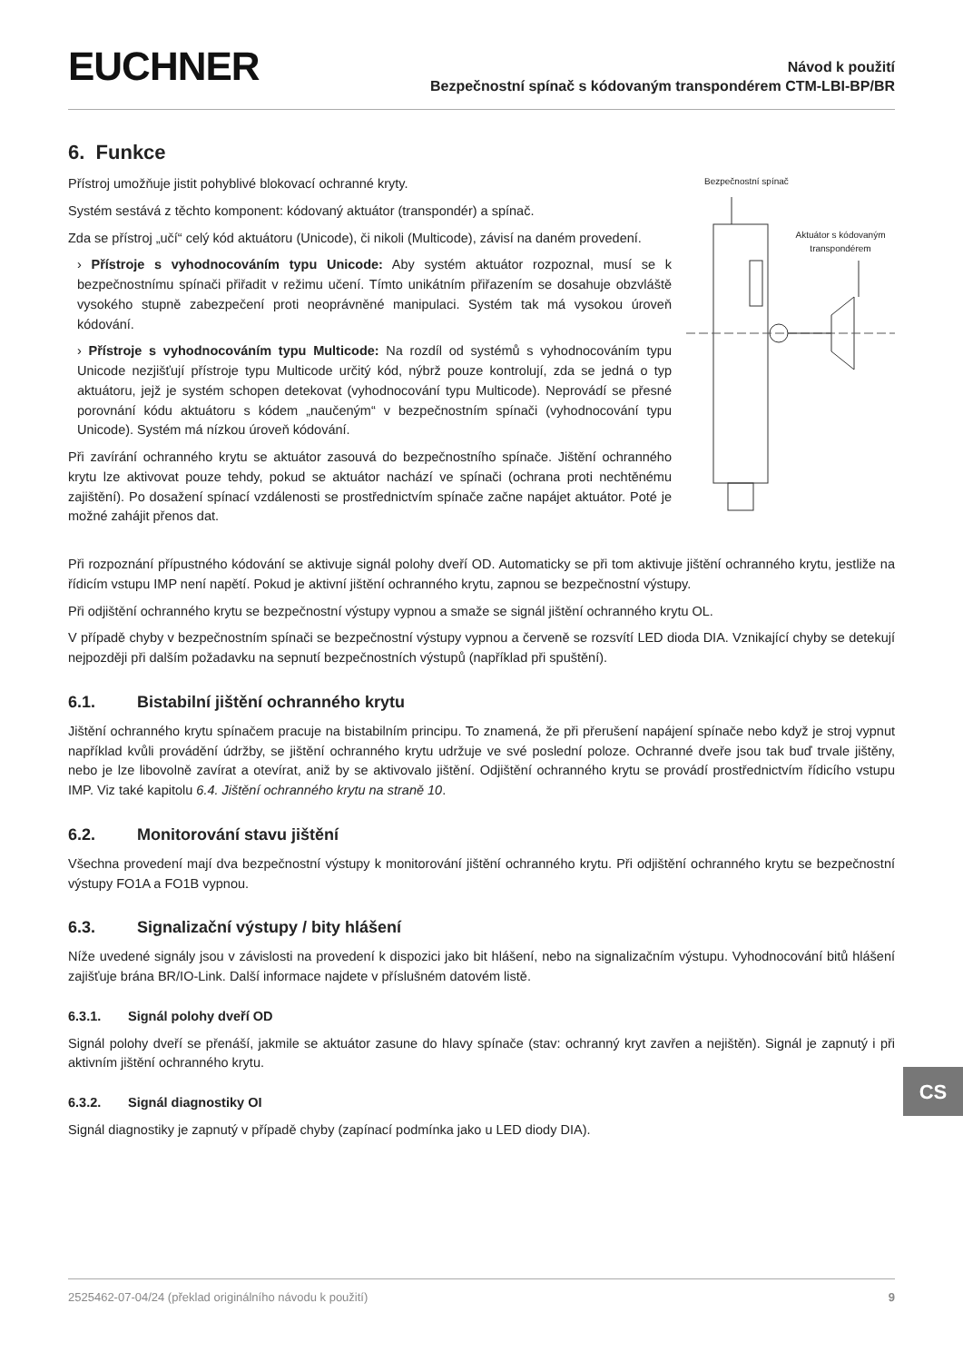EUCHNER
Návod k použití
Bezpečnostní spínač s kódovaným transpondérem CTM-LBI-BP/BR
6. Funkce
Přístroj umožňuje jistit pohyblivé blokovací ochranné kryty.
Systém sestává z těchto komponent: kódovaný aktuátor (transpondér) a spínač.
Zda se přístroj „učí“ celý kód aktuátoru (Unicode), či nikoli (Multicode), závisí na daném provedení.
› Přístroje s vyhodnocováním typu Unicode: Aby systém aktuátor rozpoznal, musí se k bezpečnostnímu spínači přiřadit v režimu učení. Tímto unikátním přiřazením se dosahuje obzvláště vysokého stupně zabezpečení proti neoprávněné manipulaci. Systém tak má vysokou úroveň kódování.
› Přístroje s vyhodnocováním typu Multicode: Na rozdíl od systémů s vyhodnocováním typu Unicode nezjišťují přístroje typu Multicode určitý kód, nýbrž pouze kontrolují, zda se jedná o typ aktuátoru, jejž je systém schopen detekovat (vyhodnocování typu Multicode). Neprovádí se přesné porovnání kódu aktuátoru s kódem „naučeným“ v bezpečnostním spínači (vyhodnocování typu Unicode). Systém má nízkou úroveň kódování.
Při zavírání ochranného krytu se aktuátor zasouvá do bezpečnostního spínače. Jištění ochranného krytu lze aktivovat pouze tehdy, pokud se aktuátor nachází ve spínači (ochrana proti nechtěnému zajištění). Po dosažení spínací vzdálenosti se prostřednictvím spínače začne napájet aktuátor. Poté je možné zahájit přenos dat.
Bezpečnostní spínač
Aktuátor s kódovaným transpondérem
Při rozpoznání přípustného kódování se aktivuje signál polohy dveří OD. Automaticky se při tom aktivuje jištění ochranného krytu, jestliže na řídicím vstupu IMP není napětí. Pokud je aktivní jištění ochranného krytu, zapnou se bezpečnostní výstupy.
Při odjištění ochranného krytu se bezpečnostní výstupy vypnou a smaže se signál jištění ochranného krytu OL.
V případě chyby v bezpečnostním spínači se bezpečnostní výstupy vypnou a červeně se rozsvítí LED dioda DIA. Vznikající chyby se detekují nejpozději při dalším požadavku na sepnutí bezpečnostních výstupů (například při spuštění).
6.1. Bistabilní jištění ochranného krytu
Jištění ochranného krytu spínačem pracuje na bistabilním principu. To znamená, že při přerušení napájení spínače nebo když je stroj vypnut například kvůli provádění údržby, se jištění ochranného krytu udržuje ve své poslední poloze. Ochranné dveře jsou tak buď trvale jištěny, nebo je lze libovolně zavírat a otevírat, aniž by se aktivovalo jištění. Odjištění ochranného krytu se provádí prostřednictvím řídicího vstupu IMP. Viz také kapitolu 6.4. Jištění ochranného krytu na straně 10.
6.2. Monitorování stavu jištění
Všechna provedení mají dva bezpečnostní výstupy k monitorování jištění ochranného krytu. Při odjištění ochranného krytu se bezpečnostní výstupy FO1A a FO1B vypnou.
6.3. Signalizační výstupy / bity hlášení
Níže uvedené signály jsou v závislosti na provedení k dispozici jako bit hlášení, nebo na signalizačním výstupu. Vyhodnocování bitů hlášení zajišťuje brána BR/IO-Link. Další informace najdete v příslušném datovém listě.
6.3.1. Signál polohy dveří OD
Signál polohy dveří se přenáší, jakmile se aktuátor zasune do hlavy spínače (stav: ochranný kryt zavřen a nejištěn). Signál je zapnutý i při aktivním jištění ochranného krytu.
6.3.2. Signál diagnostiky OI
Signál diagnostiky je zapnutý v případě chyby (zapínací podmínka jako u LED diody DIA).
CS
2525462-07-04/24 (překlad originálního návodu k použití) 9